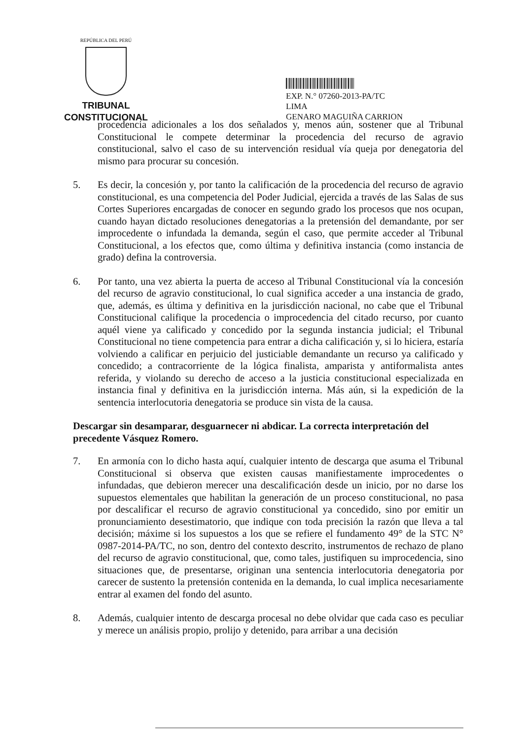REPÚBLICA DEL PERÚ
TRIBUNAL CONSTITUCIONAL
EXP. N.° 07260-2013-PA/TC
LIMA
GENARO MAGUIÑA CARRION
procedencia adicionales a los dos señalados y, menos aún, sostener que al Tribunal Constitucional le compete determinar la procedencia del recurso de agravio constitucional, salvo el caso de su intervención residual vía queja por denegatoria del mismo para procurar su concesión.
5. Es decir, la concesión y, por tanto la calificación de la procedencia del recurso de agravio constitucional, es una competencia del Poder Judicial, ejercida a través de las Salas de sus Cortes Superiores encargadas de conocer en segundo grado los procesos que nos ocupan, cuando hayan dictado resoluciones denegatorias a la pretensión del demandante, por ser improcedente o infundada la demanda, según el caso, que permite acceder al Tribunal Constitucional, a los efectos que, como última y definitiva instancia (como instancia de grado) defina la controversia.
6. Por tanto, una vez abierta la puerta de acceso al Tribunal Constitucional vía la concesión del recurso de agravio constitucional, lo cual significa acceder a una instancia de grado, que, además, es última y definitiva en la jurisdicción nacional, no cabe que el Tribunal Constitucional califique la procedencia o improcedencia del citado recurso, por cuanto aquél viene ya calificado y concedido por la segunda instancia judicial; el Tribunal Constitucional no tiene competencia para entrar a dicha calificación y, si lo hiciera, estaría volviendo a calificar en perjuicio del justiciable demandante un recurso ya calificado y concedido; a contracorriente de la lógica finalista, amparista y antiformalista antes referida, y violando su derecho de acceso a la justicia constitucional especializada en instancia final y definitiva en la jurisdicción interna. Más aún, si la expedición de la sentencia interlocutoria denegatoria se produce sin vista de la causa.
Descargar sin desamparar, desguarnecer ni abdicar. La correcta interpretación del precedente Vásquez Romero.
7. En armonía con lo dicho hasta aquí, cualquier intento de descarga que asuma el Tribunal Constitucional si observa que existen causas manifiestamente improcedentes o infundadas, que debieron merecer una descalificación desde un inicio, por no darse los supuestos elementales que habilitan la generación de un proceso constitucional, no pasa por descalificar el recurso de agravio constitucional ya concedido, sino por emitir un pronunciamiento desestimatorio, que indique con toda precisión la razón que lleva a tal decisión; máxime si los supuestos a los que se refiere el fundamento 49° de la STC N° 0987-2014-PA/TC, no son, dentro del contexto descrito, instrumentos de rechazo de plano del recurso de agravio constitucional, que, como tales, justifiquen su improcedencia, sino situaciones que, de presentarse, originan una sentencia interlocutoria denegatoria por carecer de sustento la pretensión contenida en la demanda, lo cual implica necesariamente entrar al examen del fondo del asunto.
8. Además, cualquier intento de descarga procesal no debe olvidar que cada caso es peculiar y merece un análisis propio, prolijo y detenido, para arribar a una decisión